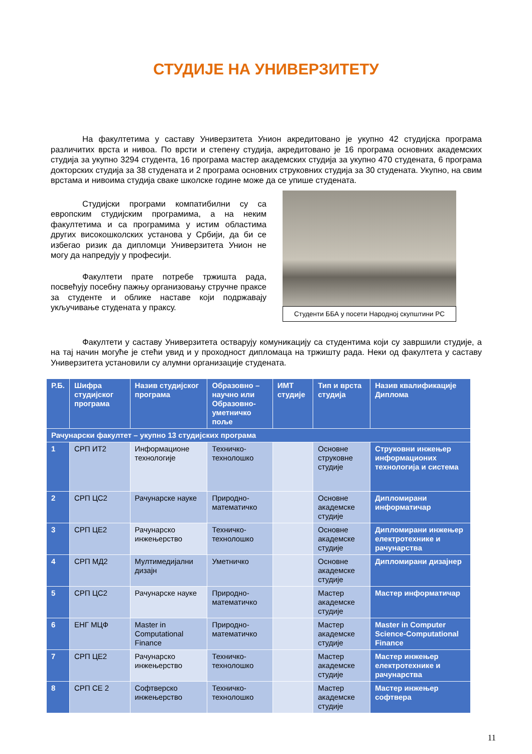СТУДИЈЕ НА УНИВЕРЗИТЕТУ
На факултетима у саставу Универзитета Унион акредитовано је укупно 42 студијска програма различитих врста и нивоа. По врсти и степену студија, акредитовано је 16 програма основних академских студија за укупно 3294 студента, 16 програма мастер академских студија за укупно 470 студената, 6 програма докторских студија за 38 студената и 2 програма основних струковних студија за 30 студената. Укупно, на свим врстама и нивоима студија сваке школске године може да се упише студената.
Студијски програми компатибилни су са европским студијским програмима, а на неким факултетима и са програмима у истим областима других високошколских установа у Србији, да би се избегао ризик да дипломци Универзитета Унион не могу да напредују у професији.
Факултети прате потребе тржишта рада, посвећују посебну пажњу организовању стручне праксе за студенте и облике наставе који подржавају укључивање студената у праксу.
Студенти ББА у посети Народној скупштини РС
Факултети у саставу Универзитета остварују комуникацију са студентима који су завршили студије, а на тај начин могуће је стећи увид и у проходност дипломаца на тржишту рада. Неки од факултета у саставу Универзитета установили су алумни организације студената.
| Р.Б. | Шифра студијског програма | Назив студијског програма | Образовно – научно или Образовно-уметничко поље | ИМТ студије | Тип и врста студија | Назив квалификације Диплома |
| --- | --- | --- | --- | --- | --- | --- |
| Рачунарски факултет – укупно 13 студијских програма | | | | | | |
| 1 | СРП ИТ2 | Информационе технологије | Техничко-технолошко | | Основне струковне студије | Струковни инжењер информационих технологија и система |
| 2 | СРП ЦС2 | Рачунарске науке | Природно-математичко | | Основне академске студије | Дипломирани информатичар |
| 3 | СРП ЦЕ2 | Рачунарско инжењерство | Техничко-технолошко | | Основне академске студије | Дипломирани инжењер електротехнике и рачунарства |
| 4 | СРП МД2 | Мултимедијални дизајн | Уметничко | | Основне академске студије | Дипломирани дизајнер |
| 5 | СРП ЦС2 | Рачунарске науке | Природно-математичко | | Мастер академске студије | Мастер информатичар |
| 6 | ЕНГ МЦФ | Master in Computational Finance | Природно-математичко | | Мастер академске студије | Master in Computer Science-Computational Finance |
| 7 | СРП ЦЕ2 | Рачунарско инжењерство | Техничко-технолошко | | Мастер академске студије | Мастер инжењер електротехнике и рачунарства |
| 8 | СРП СЕ 2 | Софтверско инжењерство | Техничко-технолошко | | Мастер академске студије | Мастер инжењер софтвера |
11